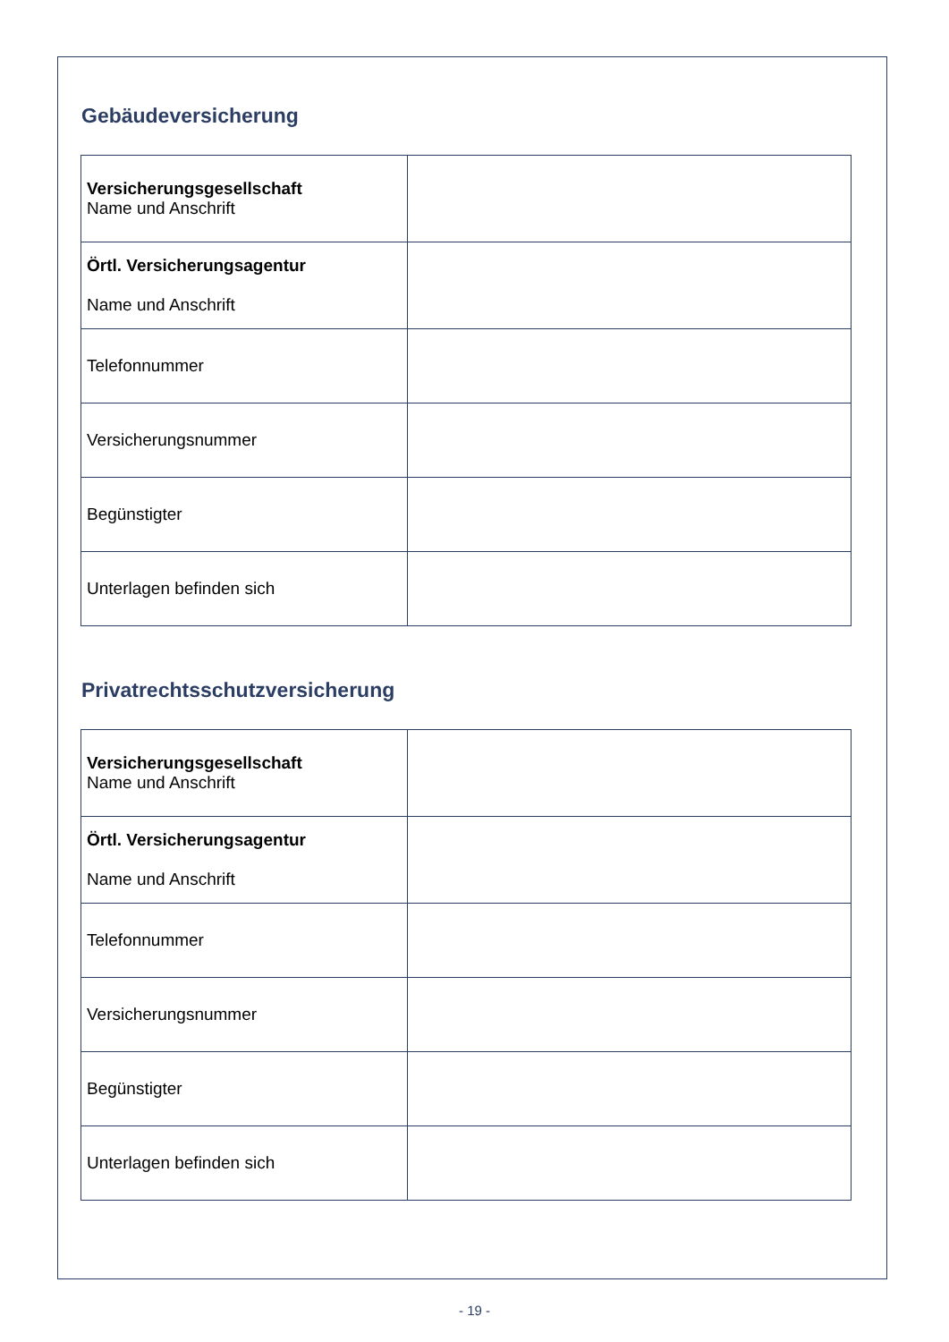Gebäudeversicherung
| Versicherungsgesellschaft Name und Anschrift | |
| Örtl. Versicherungsagentur Name und Anschrift | |
| Telefonnummer | |
| Versicherungsnummer | |
| Begünstigter | |
| Unterlagen befinden sich | |
Privatrechtsschutzversicherung
| Versicherungsgesellschaft Name und Anschrift | |
| Örtl. Versicherungsagentur Name und Anschrift | |
| Telefonnummer | |
| Versicherungsnummer | |
| Begünstigter | |
| Unterlagen befinden sich | |
- 19 -